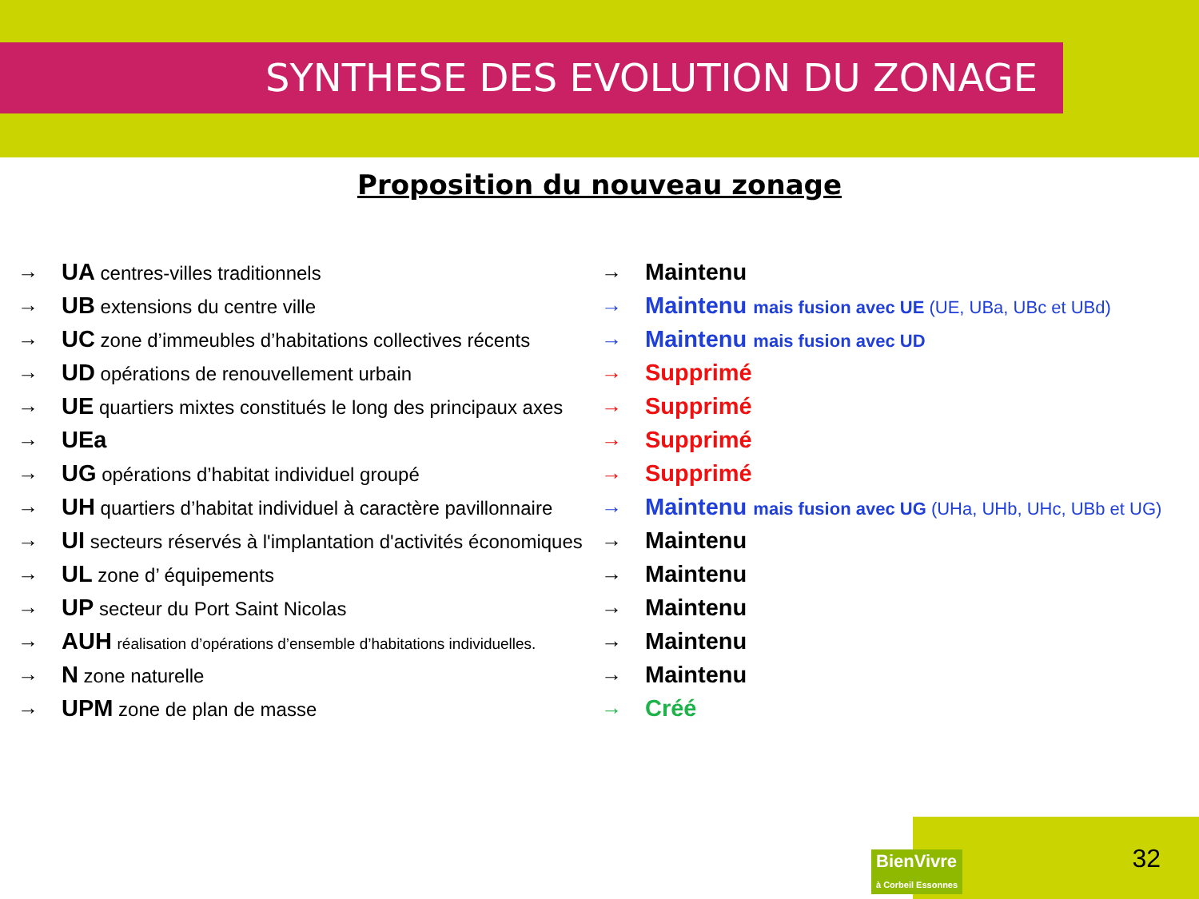SYNTHESE DES EVOLUTION DU ZONAGE
Proposition du nouveau zonage
→ UA centres-villes traditionnels → Maintenu
→ UB extensions du centre ville
→ Maintenu mais fusion avec UE (UE, UBa, UBc et UBd)
→ UC zone d’immeubles d’habitations collectives récents
→ Maintenu mais fusion avec UD
→ UD opérations de renouvellement urbain → Supprimé
→ UE quartiers mixtes constitués le long des principaux axes
→ Supprimé
→ UEa → Supprimé
→ UG opérations d’habitat individuel groupé → Supprimé
→ UH quartiers d’habitat individuel à caractère pavillonnaire
→ Maintenu mais fusion avec UG (UHa, UHb, UHc, UBb et UG)
→ UI secteurs réservés à l'implantation d'activités économiques
→ Maintenu
→ UL zone d’ équipements → Maintenu
→ UP secteur du Port Saint Nicolas → Maintenu
→ AUH réalisation d’opérations d’ensemble d’habitations individuelles.
→ Maintenu
→ N zone naturelle → Maintenu
→ UPM zone de plan de masse → Créé
BienVivre
à Corbeil Essonnes
32